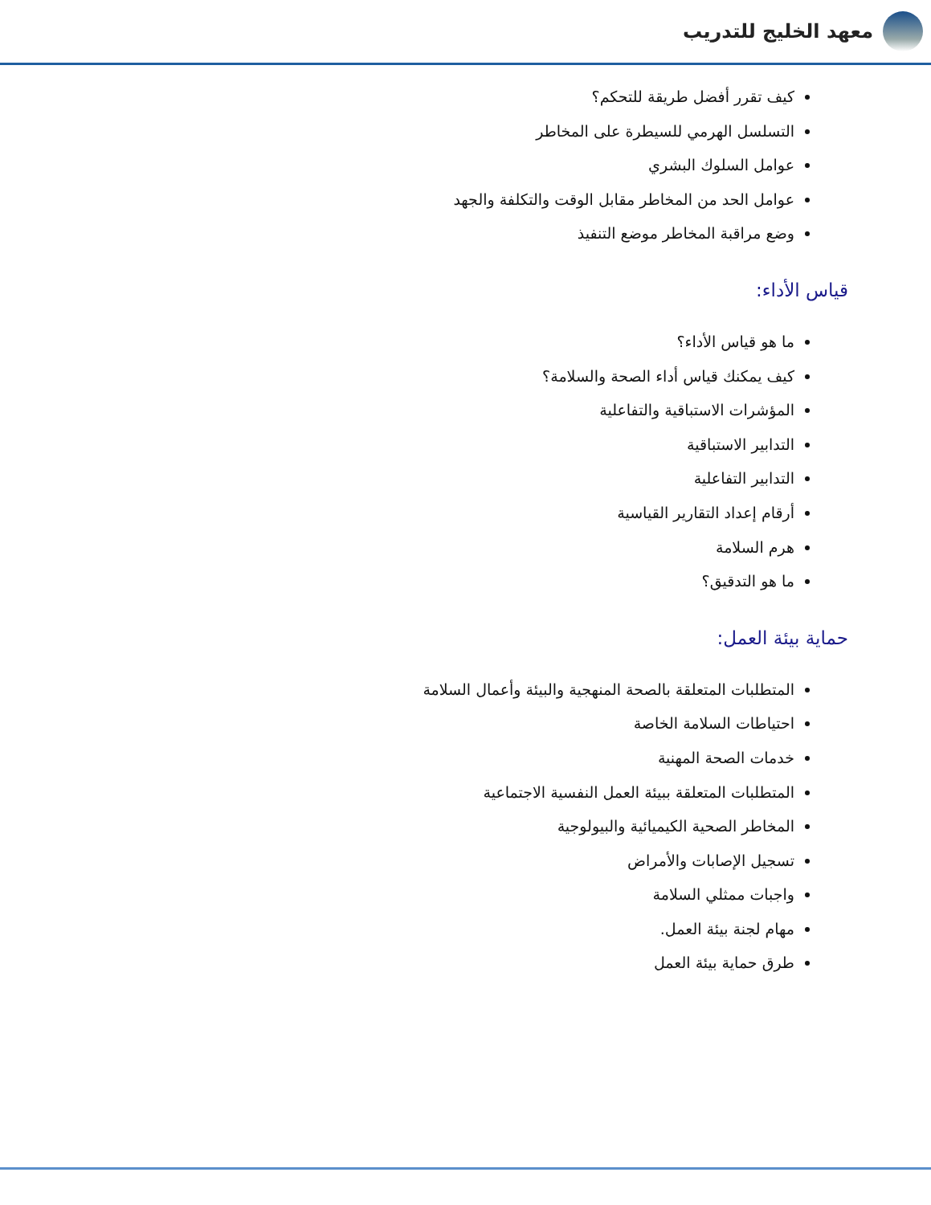معهد الخليج للتدريب
كيف تقرر أفضل طريقة للتحكم؟
التسلسل الهرمي للسيطرة على المخاطر
عوامل السلوك البشري
عوامل الحد من المخاطر مقابل الوقت والتكلفة والجهد
وضع مراقبة المخاطر موضع التنفيذ
قياس الأداء:
ما هو قياس الأداء؟
كيف يمكنك قياس أداء الصحة والسلامة؟
المؤشرات الاستباقية والتفاعلية
التدابير الاستباقية
التدابير التفاعلية
أرقام إعداد التقارير القياسية
هرم السلامة
ما هو التدقيق؟
حماية بيئة العمل:
المتطلبات المتعلقة بالصحة المنهجية والبيئة وأعمال السلامة
احتياطات السلامة الخاصة
خدمات الصحة المهنية
المتطلبات المتعلقة ببيئة العمل النفسية الاجتماعية
المخاطر الصحية الكيميائية والبيولوجية
تسجيل الإصابات والأمراض
واجبات ممثلي السلامة
مهام لجنة بيئة العمل.
طرق حماية بيئة العمل